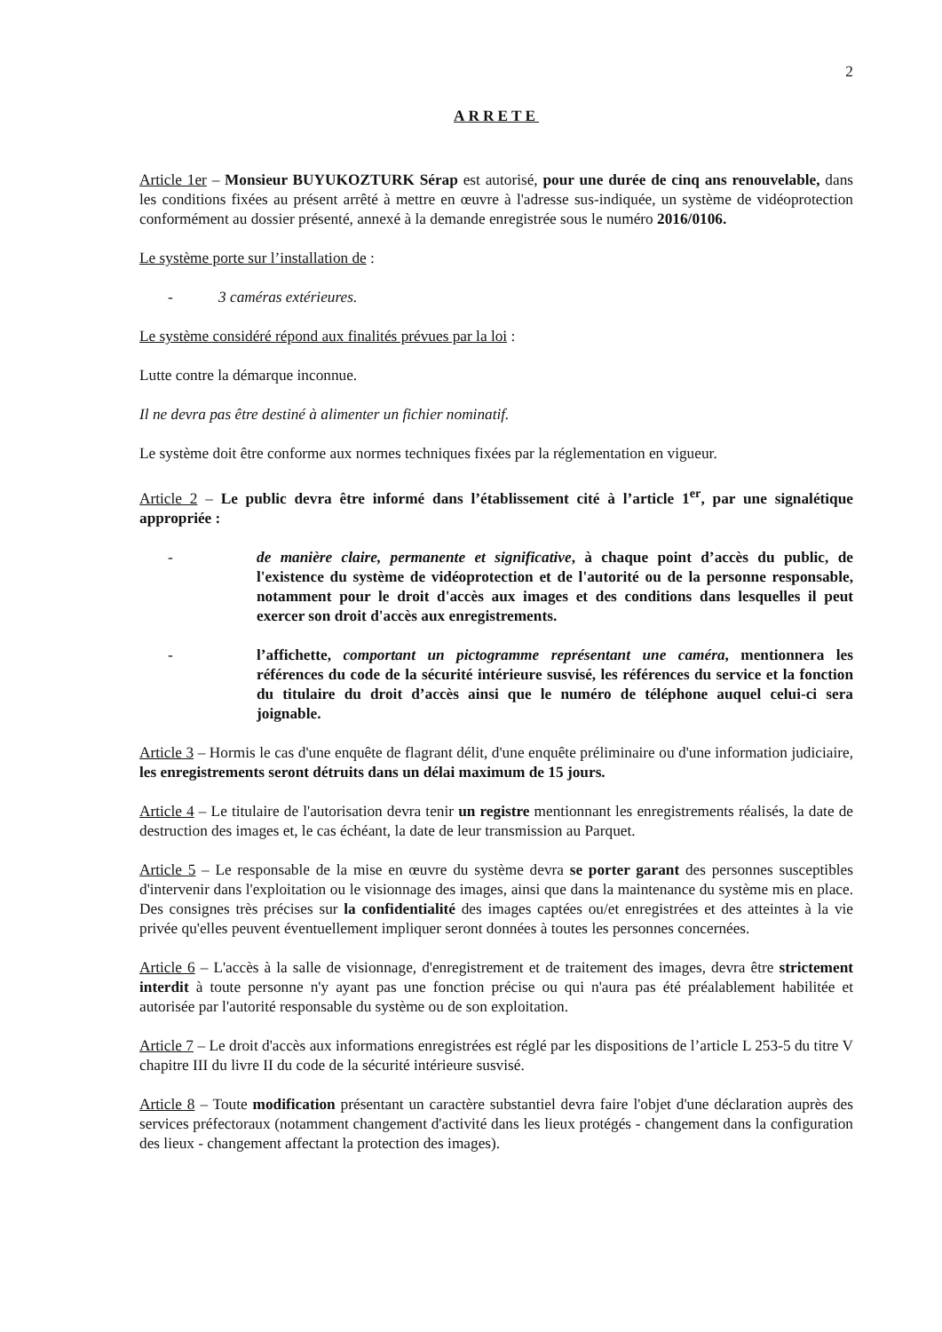2
ARRETE
Article 1er – Monsieur BUYUKOZTURK Sérap est autorisé, pour une durée de cinq ans renouvelable, dans les conditions fixées au présent arrêté à mettre en œuvre à l'adresse sus-indiquée, un système de vidéoprotection conformément au dossier présenté, annexé à la demande enregistrée sous le numéro 2016/0106.
Le système porte sur l’installation de :
- 3 caméras extérieures.
Le système considéré répond aux finalités prévues par la loi :
Lutte contre la démarque inconnue.
Il ne devra pas être destiné à alimenter un fichier nominatif.
Le système doit être conforme aux normes techniques fixées par la réglementation en vigueur.
Article 2 – Le public devra être informé dans l’établissement cité à l’article 1<sup>er</sup>, par une signalétique appropriée :
- de manière claire, permanente et significative, à chaque point d’accès du public, de l'existence du système de vidéoprotection et de l'autorité ou de la personne responsable, notamment pour le droit d'accès aux images et des conditions dans lesquelles il peut exercer son droit d'accès aux enregistrements.
- l’affichette, comportant un pictogramme représentant une caméra, mentionnera les références du code de la sécurité intérieure susvisé, les références du service et la fonction du titulaire du droit d’accès ainsi que le numéro de téléphone auquel celui-ci sera joignable.
Article 3 – Hormis le cas d'une enquête de flagrant délit, d'une enquête préliminaire ou d'une information judiciaire, les enregistrements seront détruits dans un délai maximum de 15 jours.
Article 4 – Le titulaire de l'autorisation devra tenir un registre mentionnant les enregistrements réalisés, la date de destruction des images et, le cas échéant, la date de leur transmission au Parquet.
Article 5 – Le responsable de la mise en œuvre du système devra se porter garant des personnes susceptibles d'intervenir dans l'exploitation ou le visionnage des images, ainsi que dans la maintenance du système mis en place. Des consignes très précises sur la confidentialité des images captées ou/et enregistrées et des atteintes à la vie privée qu'elles peuvent éventuellement impliquer seront données à toutes les personnes concernées.
Article 6 – L'accès à la salle de visionnage, d'enregistrement et de traitement des images, devra être strictement interdit à toute personne n'y ayant pas une fonction précise ou qui n'aura pas été préalablement habilitée et autorisée par l'autorité responsable du système ou de son exploitation.
Article 7 – Le droit d'accès aux informations enregistrées est réglé par les dispositions de l’article L 253-5 du titre V chapitre III du livre II du code de la sécurité intérieure susvisé.
Article 8 – Toute modification présentant un caractère substantiel devra faire l'objet d'une déclaration auprès des services préfectoraux (notamment changement d'activité dans les lieux protégés - changement dans la configuration des lieux - changement affectant la protection des images).